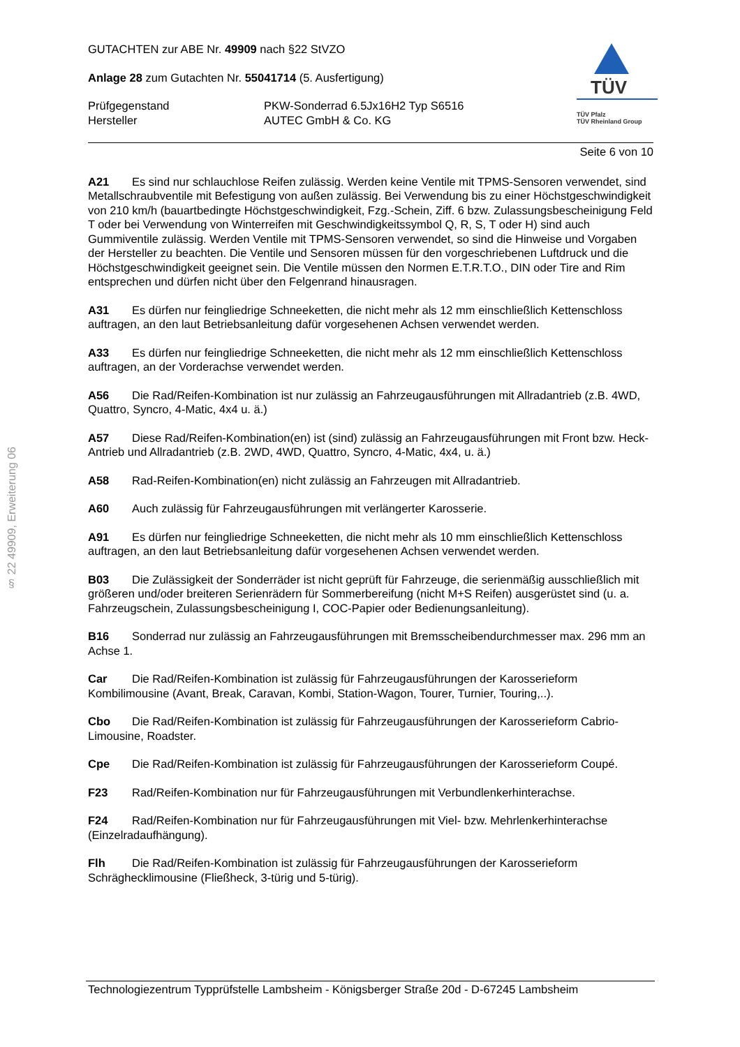§ 22 49909, Erweiterung 06
GUTACHTEN zur ABE Nr. 49909 nach §22 StVZO
Anlage 28 zum Gutachten Nr. 55041714 (5. Ausfertigung)
Prüfgegenstand
Hersteller
PKW-Sonderrad 6.5Jx16H2 Typ S6516
AUTEC GmbH & Co. KG
TÜV
TÜV Pfalz
TÜV Rheinland Group
Seite 6 von 10
A21 Es sind nur schlauchlose Reifen zulässig. Werden keine Ventile mit TPMS-Sensoren verwendet, sind Metallschraubventile mit Befestigung von außen zulässig. Bei Verwendung bis zu einer Höchstgeschwindigkeit von 210 km/h (bauartbedingte Höchstgeschwindigkeit, Fzg.-Schein, Ziff. 6 bzw. Zulassungsbescheinigung Feld T oder bei Verwendung von Winterreifen mit Geschwindigkeitssymbol Q, R, S, T oder H) sind auch Gummiventile zulässig. Werden Ventile mit TPMS-Sensoren verwendet, so sind die Hinweise und Vorgaben der Hersteller zu beachten. Die Ventile und Sensoren müssen für den vorgeschriebenen Luftdruck und die Höchstgeschwindigkeit geeignet sein. Die Ventile müssen den Normen E.T.R.T.O., DIN oder Tire and Rim entsprechen und dürfen nicht über den Felgenrand hinausragen.
A31 Es dürfen nur feingliedrige Schneeketten, die nicht mehr als 12 mm einschließlich Kettenschloss auftragen, an den laut Betriebsanleitung dafür vorgesehenen Achsen verwendet werden.
A33 Es dürfen nur feingliedrige Schneeketten, die nicht mehr als 12 mm einschließlich Kettenschloss auftragen, an der Vorderachse verwendet werden.
A56 Die Rad/Reifen-Kombination ist nur zulässig an Fahrzeugausführungen mit Allradantrieb (z.B. 4WD, Quattro, Syncro, 4-Matic, 4x4 u. ä.)
A57 Diese Rad/Reifen-Kombination(en) ist (sind) zulässig an Fahrzeugausführungen mit Front bzw. Heck-Antrieb und Allradantrieb (z.B. 2WD, 4WD, Quattro, Syncro, 4-Matic, 4x4, u. ä.)
A58 Rad-Reifen-Kombination(en) nicht zulässig an Fahrzeugen mit Allradantrieb.
A60 Auch zulässig für Fahrzeugausführungen mit verlängerter Karosserie.
A91 Es dürfen nur feingliedrige Schneeketten, die nicht mehr als 10 mm einschließlich Kettenschloss auftragen, an den laut Betriebsanleitung dafür vorgesehenen Achsen verwendet werden.
B03 Die Zulässigkeit der Sonderräder ist nicht geprüft für Fahrzeuge, die serienmäßig ausschließlich mit größeren und/oder breiteren Serienrädern für Sommerbereifung (nicht M+S Reifen) ausgerüstet sind (u. a. Fahrzeugschein, Zulassungsbescheinigung I, COC-Papier oder Bedienungsanleitung).
B16 Sonderrad nur zulässig an Fahrzeugausführungen mit Bremsscheibendurchmesser max. 296 mm an Achse 1.
Car Die Rad/Reifen-Kombination ist zulässig für Fahrzeugausführungen der Karosserieform Kombilimousine (Avant, Break, Caravan, Kombi, Station-Wagon, Tourer, Turnier, Touring,..).
Cbo Die Rad/Reifen-Kombination ist zulässig für Fahrzeugausführungen der Karosserieform Cabrio-Limousine, Roadster.
Cpe Die Rad/Reifen-Kombination ist zulässig für Fahrzeugausführungen der Karosserieform Coupé.
F23 Rad/Reifen-Kombination nur für Fahrzeugausführungen mit Verbundlenkerhinterachse.
F24 Rad/Reifen-Kombination nur für Fahrzeugausführungen mit Viel- bzw. Mehrlenkerhinterachse (Einzelradaufhängung).
Flh Die Rad/Reifen-Kombination ist zulässig für Fahrzeugausführungen der Karosserieform Schräghecklimousine (Fließheck, 3-türig und 5-türig).
Technologiezentrum Typprüfstelle Lambsheim - Königsberger Straße 20d - D-67245 Lambsheim